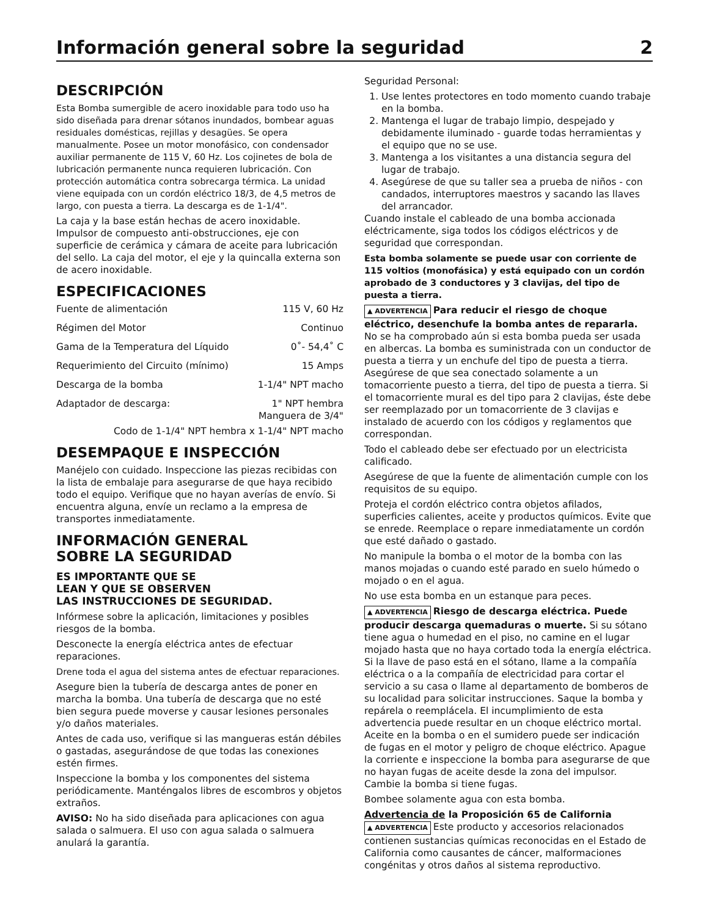Información general sobre la seguridad 2
DESCRIPCIÓN
Esta Bomba sumergible de acero inoxidable para todo uso ha sido diseñada para drenar sótanos inundados, bombear aguas residuales domésticas, rejillas y desagües. Se opera manualmente. Posee un motor monofásico, con condensador auxiliar permanente de 115 V, 60 Hz. Los cojinetes de bola de lubricación permanente nunca requieren lubricación. Con protección automática contra sobrecarga térmica. La unidad viene equipada con un cordón eléctrico 18/3, de 4,5 metros de largo, con puesta a tierra. La descarga es de 1-1/4".
La caja y la base están hechas de acero inoxidable. Impulsor de compuesto anti-obstrucciones, eje con superficie de cerámica y cámara de aceite para lubricación del sello. La caja del motor, el eje y la quincalla externa son de acero inoxidable.
ESPECIFICACIONES
Fuente de alimentación 115 V, 60 Hz
Régimen del Motor Continuo
Gama de la Temperatura del Líquido 0˚- 54,4˚ C
Requerimiento del Circuito (mínimo) 15 Amps
Descarga de la bomba 1-1/4" NPT macho
Adaptador de descarga: 1" NPT hembra
Manguera de 3/4"
Codo de 1-1/4" NPT hembra x 1-1/4" NPT macho
DESEMPAQUE E INSPECCIÓN
Manéjelo con cuidado. Inspeccione las piezas recibidas con la lista de embalaje para asegurarse de que haya recibido todo el equipo. Verifique que no hayan averías de envío. Si encuentra alguna, envíe un reclamo a la empresa de transportes inmediatamente.
INFORMACIÓN GENERAL
SOBRE LA SEGURIDAD
ES IMPORTANTE QUE SE
LEAN Y QUE SE OBSERVEN
LAS INSTRUCCIONES DE SEGURIDAD.
Infórmese sobre la aplicación, limitaciones y posibles riesgos de la bomba.
Desconecte la energía eléctrica antes de efectuar reparaciones.
Drene toda el agua del sistema antes de efectuar reparaciones.
Asegure bien la tubería de descarga antes de poner en marcha la bomba. Una tubería de descarga que no esté bien segura puede moverse y causar lesiones personales y/o daños materiales.
Antes de cada uso, verifique si las mangueras están débiles o gastadas, asegurándose de que todas las conexiones estén firmes.
Inspeccione la bomba y los componentes del sistema periódicamente. Manténgalos libres de escombros y objetos extraños.
AVISO: No ha sido diseñada para aplicaciones con agua salada o salmuera. El uso con agua salada o salmuera anulará la garantía.
Seguridad Personal:
1. Use lentes protectores en todo momento cuando trabaje en la bomba.
2. Mantenga el lugar de trabajo limpio, despejado y debidamente iluminado - guarde todas herramientas y el equipo que no se use.
3. Mantenga a los visitantes a una distancia segura del lugar de trabajo.
4. Asegúrese de que su taller sea a prueba de niños - con candados, interruptores maestros y sacando las llaves del arrancador.
Cuando instale el cableado de una bomba accionada eléctricamente, siga todos los códigos eléctricos y de seguridad que correspondan.
Esta bomba solamente se puede usar con corriente de 115 voltios (monofásica) y está equipado con un cordón aprobado de 3 conductores y 3 clavijas, del tipo de puesta a tierra.
▲ ADVERTENCIA Para reducir el riesgo de choque eléctrico, desenchufe la bomba antes de repararla. No se ha comprobado aún si esta bomba pueda ser usada en albercas. La bomba es suministrada con un conductor de puesta a tierra y un enchufe del tipo de puesta a tierra. Asegúrese de que sea conectado solamente a un tomacorriente puesto a tierra, del tipo de puesta a tierra. Si el tomacorriente mural es del tipo para 2 clavijas, éste debe ser reemplazado por un tomacorriente de 3 clavijas e instalado de acuerdo con los códigos y reglamentos que correspondan.
Todo el cableado debe ser efectuado por un electricista calificado.
Asegúrese de que la fuente de alimentación cumple con los requisitos de su equipo.
Proteja el cordón eléctrico contra objetos afilados, superficies calientes, aceite y productos químicos. Evite que se enrede. Reemplace o repare inmediatamente un cordón que esté dañado o gastado.
No manipule la bomba o el motor de la bomba con las manos mojadas o cuando esté parado en suelo húmedo o mojado o en el agua.
No use esta bomba en un estanque para peces.
▲ ADVERTENCIA Riesgo de descarga eléctrica. Puede producir descarga quemaduras o muerte. Si su sótano tiene agua o humedad en el piso, no camine en el lugar mojado hasta que no haya cortado toda la energía eléctrica. Si la llave de paso está en el sótano, llame a la compañía eléctrica o a la compañía de electricidad para cortar el servicio a su casa o llame al departamento de bomberos de su localidad para solicitar instrucciones. Saque la bomba y repárela o reemplácela. El incumplimiento de esta advertencia puede resultar en un choque eléctrico mortal. Aceite en la bomba o en el sumidero puede ser indicación de fugas en el motor y peligro de choque eléctrico. Apague la corriente e inspeccione la bomba para asegurarse de que no hayan fugas de aceite desde la zona del impulsor. Cambie la bomba si tiene fugas.
Bombee solamente agua con esta bomba.
Advertencia de la Proposición 65 de California
▲ ADVERTENCIA Este producto y accesorios relacionados contienen sustancias químicas reconocidas en el Estado de California como causantes de cáncer, malformaciones congénitas y otros daños al sistema reproductivo.